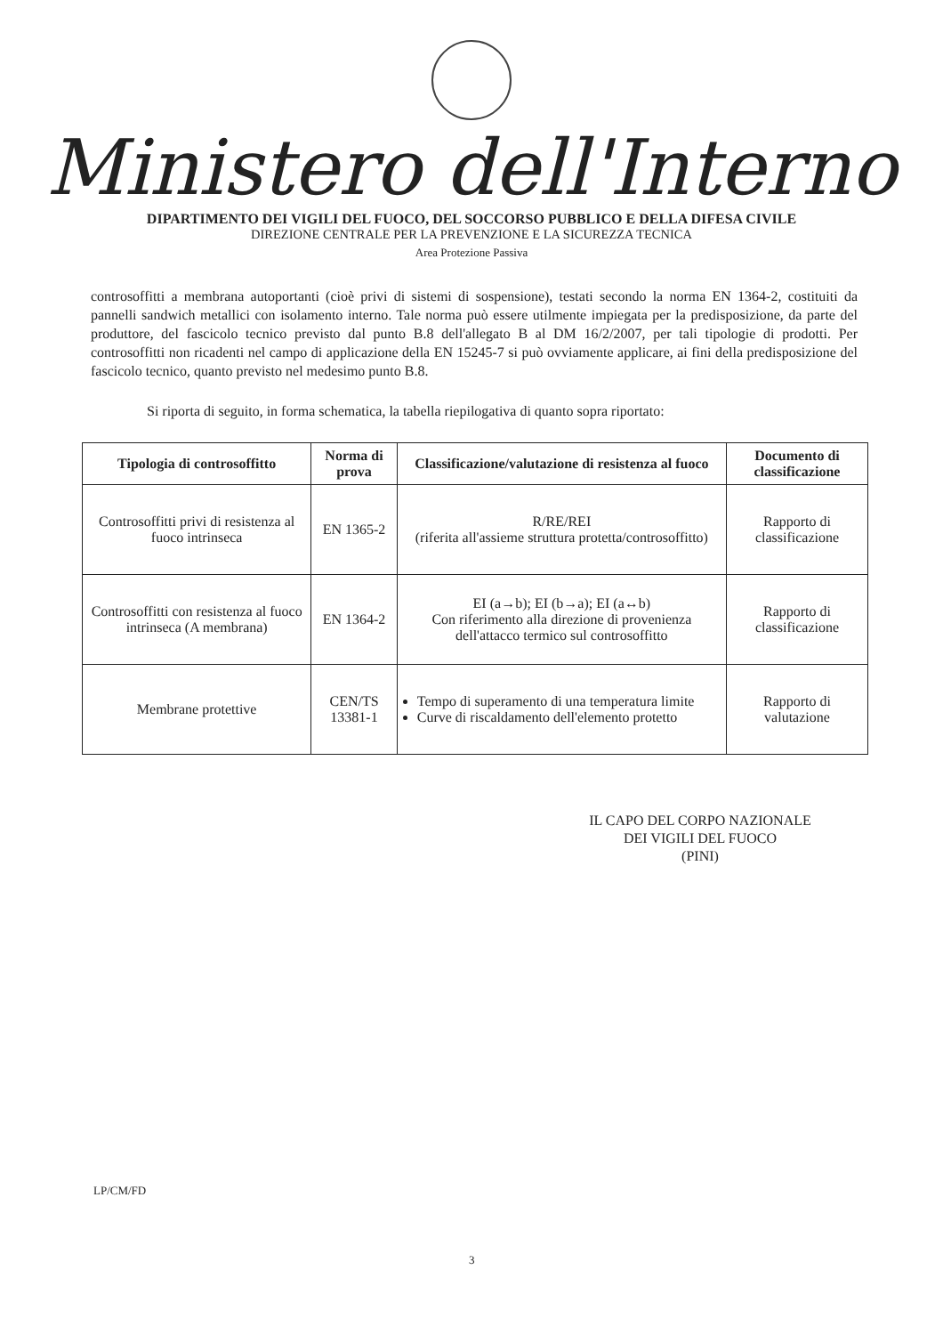Ministero dell'Interno
DIPARTIMENTO DEI VIGILI DEL FUOCO, DEL SOCCORSO PUBBLICO E DELLA DIFESA CIVILE
DIREZIONE CENTRALE PER LA PREVENZIONE E LA SICUREZZA TECNICA
Area Protezione Passiva
controsoffitti a membrana autoportanti (cioè privi di sistemi di sospensione), testati secondo la norma EN 1364-2, costituiti da pannelli sandwich metallici con isolamento interno. Tale norma può essere utilmente impiegata per la predisposizione, da parte del produttore, del fascicolo tecnico previsto dal punto B.8 dell'allegato B al DM 16/2/2007, per tali tipologie di prodotti. Per controsoffitti non ricadenti nel campo di applicazione della EN 15245-7 si può ovviamente applicare, ai fini della predisposizione del fascicolo tecnico, quanto previsto nel medesimo punto B.8.
Si riporta di seguito, in forma schematica, la tabella riepilogativa di quanto sopra riportato:
| Tipologia di controsoffitto | Norma di prova | Classificazione/valutazione di resistenza al fuoco | Documento di classificazione |
| --- | --- | --- | --- |
| Controsoffitti privi di resistenza al fuoco intrinseca | EN 1365-2 | R/RE/REI (riferita all'assieme struttura protetta/controsoffitto) | Rapporto di classificazione |
| Controsoffitti con resistenza al fuoco intrinseca (A membrana) | EN 1364-2 | EI (a→b); EI (b→a); EI (a↔b) Con riferimento alla direzione di provenienza dell'attacco termico sul controsoffitto | Rapporto di classificazione |
| Membrane protettive | CEN/TS 13381-1 | Tempo di superamento di una temperatura limite Curve di riscaldamento dell'elemento protetto | Rapporto di valutazione |
IL CAPO DEL CORPO NAZIONALE
DEI VIGILI DEL FUOCO
(PINI)
LP/CM/FD
3